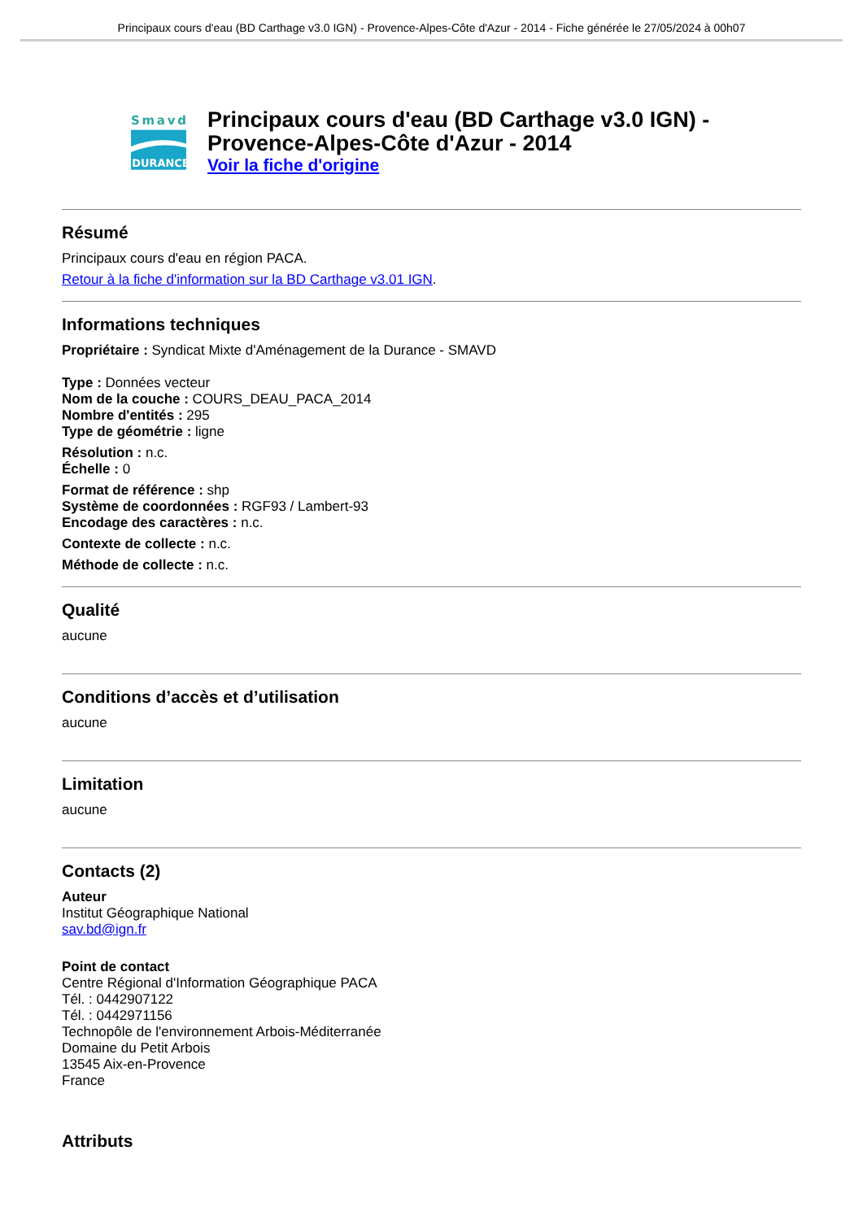Principaux cours d'eau (BD Carthage v3.0 IGN) - Provence-Alpes-Côte d'Azur - 2014 - Fiche générée le 27/05/2024 à 00h07
Smavd
DURANCE
Principaux cours d'eau (BD Carthage v3.0 IGN) - Provence-Alpes-Côte d'Azur - 2014
Voir la fiche d'origine
Résumé
Principaux cours d'eau en région PACA.
Retour à la fiche d'information sur la BD Carthage v3.01 IGN.
Informations techniques
Propriétaire : Syndicat Mixte d'Aménagement de la Durance - SMAVD
Type : Données vecteur
Nom de la couche : COURS_DEAU_PACA_2014
Nombre d'entités : 295
Type de géométrie : ligne
Résolution : n.c.
Échelle : 0
Format de référence : shp
Système de coordonnées : RGF93 / Lambert-93
Encodage des caractères : n.c.
Contexte de collecte : n.c.
Méthode de collecte : n.c.
Qualité
aucune
Conditions d’accès et d’utilisation
aucune
Limitation
aucune
Contacts (2)
Auteur
Institut Géographique National
sav.bd@ign.fr
Point de contact
Centre Régional d'Information Géographique PACA
Tél. : 0442907122
Tél. : 0442971156
Technopôle de l'environnement Arbois-Méditerranée
Domaine du Petit Arbois
13545 Aix-en-Provence
France
Attributs